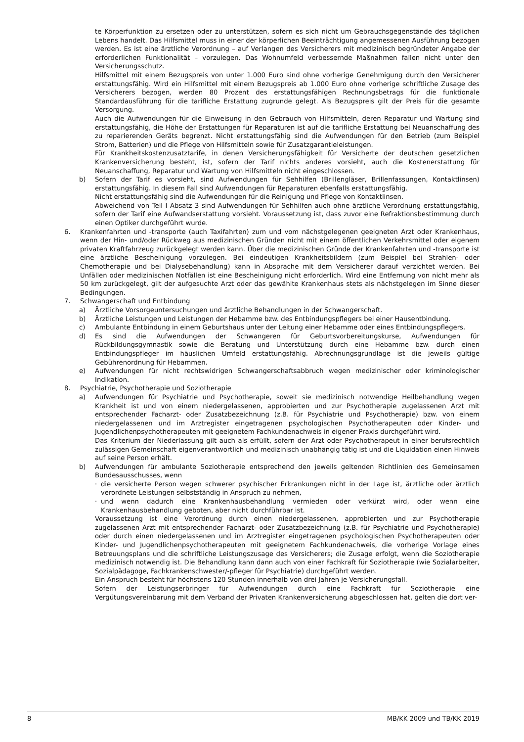te Körperfunktion zu ersetzen oder zu unterstützen, sofern es sich nicht um Gebrauchsgegenstände des täglichen Lebens handelt. Das Hilfsmittel muss in einer der körperlichen Beeinträchtigung angemessenen Ausführung bezogen werden. Es ist eine ärztliche Verordnung – auf Verlangen des Versicherers mit medizinisch begründeter Angabe der erforderlichen Funktionalität – vorzulegen. Das Wohnumfeld verbessernde Maßnahmen fallen nicht unter den Versicherungsschutz.
Hilfsmittel mit einem Bezugspreis von unter 1.000 Euro sind ohne vorherige Genehmigung durch den Versicherer erstattungsfähig. Wird ein Hilfsmittel mit einem Bezugspreis ab 1.000 Euro ohne vorherige schriftliche Zusage des Versicherers bezogen, werden 80 Prozent des erstattungsfähigen Rechnungsbetrags für die funktionale Standardausführung für die tarifliche Erstattung zugrunde gelegt. Als Bezugspreis gilt der Preis für die gesamte Versorgung.
Auch die Aufwendungen für die Einweisung in den Gebrauch von Hilfsmitteln, deren Reparatur und Wartung sind erstattungsfähig, die Höhe der Erstattungen für Reparaturen ist auf die tarifliche Erstattung bei Neuanschaffung des zu reparierenden Geräts begrenzt. Nicht erstattungsfähig sind die Aufwendungen für den Betrieb (zum Beispiel Strom, Batterien) und die Pflege von Hilfsmitteln sowie für Zusatzgarantieleistungen.
Für Krankheitskostenzusatztarife, in denen Versicherungsfähigkeit für Versicherte der deutschen gesetzlichen Krankenversicherung besteht, ist, sofern der Tarif nichts anderes vorsieht, auch die Kostenerstattung für Neuanschaffung, Reparatur und Wartung von Hilfsmitteln nicht eingeschlossen.
b) Sofern der Tarif es vorsieht, sind Aufwendungen für Sehhilfen (Brillengläser, Brillenfassungen, Kontaktlinsen) erstattungsfähig. In diesem Fall sind Aufwendungen für Reparaturen ebenfalls erstattungsfähig.
Nicht erstattungsfähig sind die Aufwendungen für die Reinigung und Pflege von Kontaktlinsen.
Abweichend von Teil I Absatz 3 sind Aufwendungen für Sehhilfen auch ohne ärztliche Verordnung erstattungsfähig, sofern der Tarif eine Aufwandserstattung vorsieht. Voraussetzung ist, dass zuvor eine Refraktionsbestimmung durch einen Optiker durchgeführt wurde.
6. Krankenfahrten und -transporte (auch Taxifahrten) zum und vom nächstgelegenen geeigneten Arzt oder Krankenhaus, wenn der Hin- und/oder Rückweg aus medizinischen Gründen nicht mit einem öffentlichen Verkehrsmittel oder eigenem privaten Kraftfahrzeug zurückgelegt werden kann. Über die medizinischen Gründe der Krankenfahrten und -transporte ist eine ärztliche Bescheinigung vorzulegen. Bei eindeutigen Krankheitsbildern (zum Beispiel bei Strahlen- oder Chemotherapie und bei Dialysebehandlung) kann in Absprache mit dem Versicherer darauf verzichtet werden. Bei Unfällen oder medizinischen Notfällen ist eine Bescheinigung nicht erforderlich. Wird eine Entfernung von nicht mehr als 50 km zurückgelegt, gilt der aufgesuchte Arzt oder das gewählte Krankenhaus stets als nächstgelegen im Sinne dieser Bedingungen.
7. Schwangerschaft und Entbindung
a) Ärztliche Vorsorgeuntersuchungen und ärztliche Behandlungen in der Schwangerschaft.
b) Ärztliche Leistungen und Leistungen der Hebamme bzw. des Entbindungspflegers bei einer Hausentbindung.
c) Ambulante Entbindung in einem Geburtshaus unter der Leitung einer Hebamme oder eines Entbindungspflegers.
d) Es sind die Aufwendungen der Schwangeren für Geburtsvorbereitungskurse, Aufwendungen für Rückbildungsgymnastik sowie die Beratung und Unterstützung durch eine Hebamme bzw. durch einen Entbindungspfleger im häuslichen Umfeld erstattungsfähig. Abrechnungsgrundlage ist die jeweils gültige Gebührenordnung für Hebammen.
e) Aufwendungen für nicht rechtswidrigen Schwangerschaftsabbruch wegen medizinischer oder kriminologischer Indikation.
8. Psychiatrie, Psychotherapie und Soziotherapie
a) Aufwendungen für Psychiatrie und Psychotherapie, soweit sie medizinisch notwendige Heilbehandlung wegen Krankheit ist und von einem niedergelassenen, approbierten und zur Psychotherapie zugelassenen Arzt mit entsprechender Facharzt- oder Zusatzbezeichnung (z.B. für Psychiatrie und Psychotherapie) bzw. von einem niedergelassenen und im Arztregister eingetragenen psychologischen Psychotherapeuten oder Kinder- und Jugendlichenpsychotherapeuten mit geeignetem Fachkundenachweis in eigener Praxis durchgeführt wird.
Das Kriterium der Niederlassung gilt auch als erfüllt, sofern der Arzt oder Psychotherapeut in einer berufsrechtlich zulässigen Gemeinschaft eigenverantwortlich und medizinisch unabhängig tätig ist und die Liquidation einen Hinweis auf seine Person erhält.
b) Aufwendungen für ambulante Soziotherapie entsprechend den jeweils geltenden Richtlinien des Gemeinsamen Bundesausschusses, wenn
· die versicherte Person wegen schwerer psychischer Erkrankungen nicht in der Lage ist, ärztliche oder ärztlich verordnete Leistungen selbstständig in Anspruch zu nehmen,
· und wenn dadurch eine Krankenhausbehandlung vermieden oder verkürzt wird, oder wenn eine Krankenhausbehandlung geboten, aber nicht durchführbar ist.
Voraussetzung ist eine Verordnung durch einen niedergelassenen, approbierten und zur Psychotherapie zugelassenen Arzt mit entsprechender Facharzt- oder Zusatzbezeichnung (z.B. für Psychiatrie und Psychotherapie) oder durch einen niedergelassenen und im Arztregister eingetragenen psychologischen Psychotherapeuten oder Kinder- und Jugendlichenpsychotherapeuten mit geeignetem Fachkundenachweis, die vorherige Vorlage eines Betreuungsplans und die schriftliche Leistungszusage des Versicherers; die Zusage erfolgt, wenn die Soziotherapie medizinisch notwendig ist. Die Behandlung kann dann auch von einer Fachkraft für Soziotherapie (wie Sozialarbeiter, Sozialpädagoge, Fachkrankenschwester/-pfleger für Psychiatrie) durchgeführt werden.
Ein Anspruch besteht für höchstens 120 Stunden innerhalb von drei Jahren je Versicherungsfall.
Sofern der Leistungserbringer für Aufwendungen durch eine Fachkraft für Soziotherapie eine Vergütungsvereinbarung mit dem Verband der Privaten Krankenversicherung abgeschlossen hat, gelten die dort ver-
8 MB/KK 2009 und TB/KK 2019